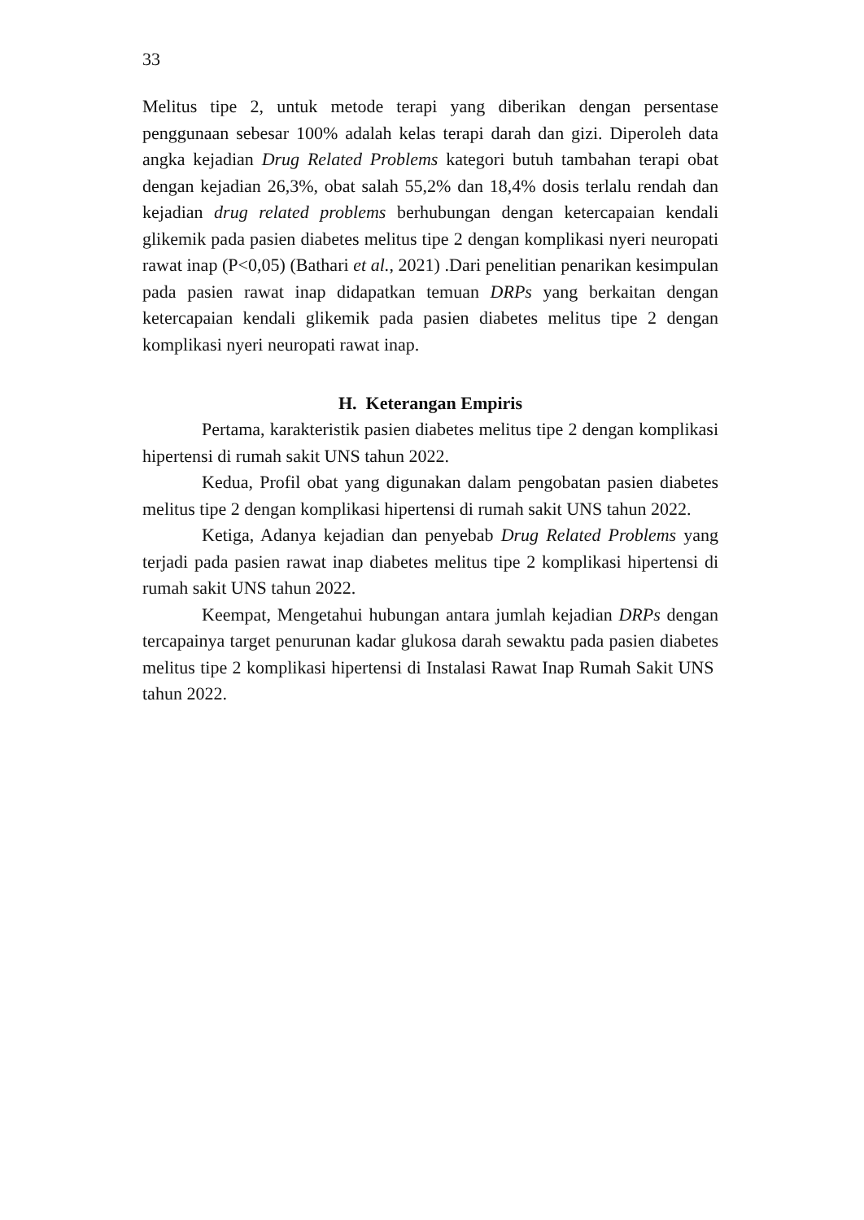33
Melitus tipe 2, untuk metode terapi yang diberikan dengan persentase penggunaan sebesar 100% adalah kelas terapi darah dan gizi. Diperoleh data angka kejadian Drug Related Problems kategori butuh tambahan terapi obat dengan kejadian 26,3%, obat salah 55,2% dan 18,4% dosis terlalu rendah dan kejadian drug related problems berhubungan dengan ketercapaian kendali glikemik pada pasien diabetes melitus tipe 2 dengan komplikasi nyeri neuropati rawat inap (P<0,05) (Bathari et al., 2021) .Dari penelitian penarikan kesimpulan pada pasien rawat inap didapatkan temuan DRPs yang berkaitan dengan ketercapaian kendali glikemik pada pasien diabetes melitus tipe 2 dengan komplikasi nyeri neuropati rawat inap.
H. Keterangan Empiris
Pertama, karakteristik pasien diabetes melitus tipe 2 dengan komplikasi hipertensi di rumah sakit UNS tahun 2022.
Kedua, Profil obat yang digunakan dalam pengobatan pasien diabetes melitus tipe 2 dengan komplikasi hipertensi di rumah sakit UNS tahun 2022.
Ketiga, Adanya kejadian dan penyebab Drug Related Problems yang terjadi pada pasien rawat inap diabetes melitus tipe 2 komplikasi hipertensi di rumah sakit UNS tahun 2022.
Keempat, Mengetahui hubungan antara jumlah kejadian DRPs dengan tercapainya target penurunan kadar glukosa darah sewaktu pada pasien diabetes melitus tipe 2 komplikasi hipertensi di Instalasi Rawat Inap Rumah Sakit UNS tahun 2022.